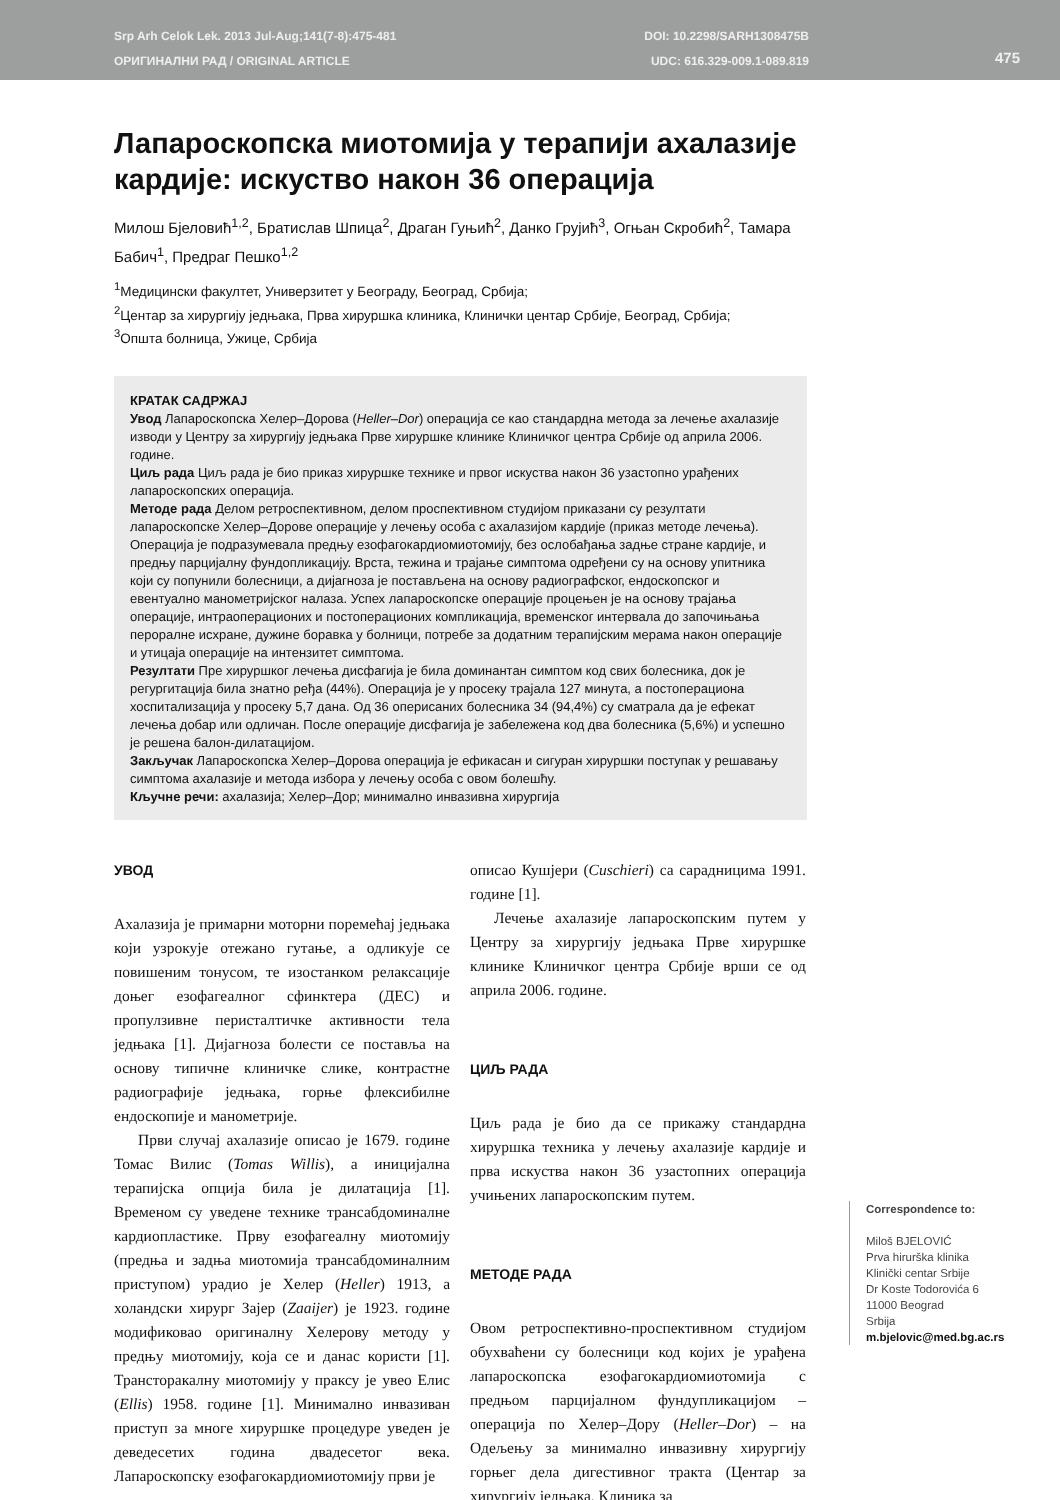Srp Arh Celok Lek. 2013 Jul-Aug;141(7-8):475-481
ОРИГИНАЛНИ РАД / ORIGINAL ARTICLE
DOI: 10.2298/SARH1308475B
UDC: 616.329-009.1-089.819
475
Лапароскопска миотомија у терапији ахалазије кардије: искуство након 36 операција
Милош Бјеловић<sup>1,2</sup>, Братислав Шпица<sup>2</sup>, Драган Гуњић<sup>2</sup>, Данко Грујић<sup>3</sup>, Огњан Скробић<sup>2</sup>, Тамара Бабич<sup>1</sup>, Предраг Пешко<sup>1,2</sup>
<sup>1</sup> Медицински факултет, Универзитет у Београду, Београд, Србија;
<sup>2</sup> Центар за хирургију једњака, Прва хируршка клиника, Клинички центар Србије, Београд, Србија;
<sup>3</sup> Општа болница, Ужице, Србија
КРАТАК САДРЖАЈ
Увод Лапароскопска Хелер–Дорова (Heller–Dor) операција се као стандардна метода за лечење ахалазије изводи у Центру за хирургију једњака Прве хируршке клинике Клиничког центра Србије од априла 2006. године.
Циљ рада Циљ рада је био приказ хируршке технике и првог искуства након 36 узастопно урађе­них лапароскопских операција.
Методе рада Делом ретроспективном, делом проспективном студијом приказани су резултати лапароскопске Хелер–Дорове операције у лечењу особа с ахалазијом кардије (приказ методе лече­ња). Операција је подразумевала предњу езофагокардиомиотомију, без ослобађања задње стране кардије, и предњу парцијалну фундопликацију. Врста, тежина и трајање симптома одређени су на основу упитника који су попунили болесници, а дијагноза је постављена на основу радиографског, ендоскопског и евентуално манометријског налаза. Успех лапароскопске операције процењен је на основу трајања операције, интраоперационих и постоперационих компликација, временског интервала до започињања пероралне исхране, дужине боравка у болници, потребе за додатним терапијским мерама након операције и утицаја операције на интензитет симптома.
Резултати Пре хируршког лечења дисфагија је била доминантан симптом код свих болесника, док је регургитација била знатно ређа (44%). Операција је у просеку трајала 127 минута, а постопера­циона хоспитализација у просеку 5,7 дана. Од 36 оперисаних болесника 34 (94,4%) су сматрала да је ефекат лечења добар или одличан. После операције дисфагија је забележена код два болесника (5,6%) и успешно је решена балон-дилатацијом.
Закључак Лапароскопска Хелер–Дорова операција је ефикасан и сигуран хируршки поступак у решавању симптома ахалазије и метода избора у лечењу особа с овом болешћу.
Кључне речи: ахалазија; Хелер–Дор; минимално инвазивна хирургија
УВОД
Ахалазија је примарни моторни поремећај једњака који узрокује отежано гутање, а одликује се повишеним тонусом, те изостанком релаксације доњег езофагеалног сфинктера (ДЕС) и пропулзивне перисталтичке активности тела једњака [1]. Дијагноза болести се поставља на основу типичне клиничке слике, контрастне радиографије једњака, горње флексибилне ендоскопије и манометрије.
Први случај ахалазије описао је 1679. године Томас Вилис (Tomas Willis), а иницијална терапијска опција била је дилатација [1]. Временом су уведене технике трансабдоминалне кардиопластике. Прву езофагеалну миотомију (предња и задња миотомија трансабдоминалним приступом) урадио је Хелер (Heller) 1913, а холандски хирург Зајер (Zaaijer) је 1923. године модификовао оригиналну Хелерову методу у предњу миотомију, која се и данас користи [1]. Транс­торакалну миотомију у праксу је увео Елис (Ellis) 1958. године [1]. Минимално инвазиван приступ за многе хируршке процедуре уведен је деведесетих година двадесетог века. Лапароскопску езофагокардиомиотомију први је
описао Кушјери (Cuschieri) са сарадницима 1991. године [1].
Лечење ахалазије лапароскопским путем у Центру за хирургију једњака Прве хируршке клинике Клиничког центра Србије врши се од априла 2006. године.
ЦИЉ РАДА
Циљ рада је био да се прикажу стандардна хируршка техника у лечењу ахалазије кардије и прва искуства након 36 узастопних операција учињених лапароскопским путем.
МЕТОДЕ РАДА
Correspondence to:
Miloš BJELOVIĆ
Prva hirurška klinika
Klinički centar Srbije
Dr Koste Todorovića 6
11000 Beograd
Srbija
m.bjelovic@med.bg.ac.rs
Овом ретроспективно-проспективном студијом обухваћени су болесници код којих је урађена лапароскопска езофагокардиомиотомија с предњом парцијалном фундупликацијом – операција по Хелер–Дору (Heller–Dor) – на Одељењу за минимално инвазивну хирургију горњег дела дигестивног тракта (Центар за хирургију једњака, Клиника за